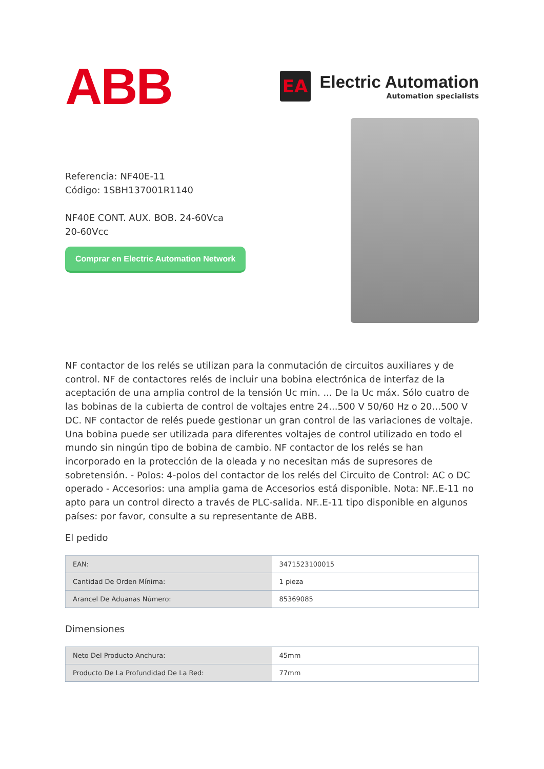ABB
EA
Electric Automation
Automation specialists
Referencia: NF40E-11
Código: 1SBH137001R1140
NF40E CONT. AUX. BOB. 24-60Vca
20-60Vcc
Comprar en Electric Automation Network
NF contactor de los relés se utilizan para la conmutación de circuitos auxiliares y de control. NF de contactores relés de incluir una bobina electrónica de interfaz de la aceptación de una amplia control de la tensión Uc min. ... De la Uc máx. Sólo cuatro de las bobinas de la cubierta de control de voltajes entre 24...500 V 50/60 Hz o 20...500 V DC. NF contactor de relés puede gestionar un gran control de las variaciones de voltaje. Una bobina puede ser utilizada para diferentes voltajes de control utilizado en todo el mundo sin ningún tipo de bobina de cambio. NF contactor de los relés se han incorporado en la protección de la oleada y no necesitan más de supresores de sobretensión. - Polos: 4-polos del contactor de los relés del Circuito de Control: AC o DC operado - Accesorios: una amplia gama de Accesorios está disponible. Nota: NF..E-11 no apto para un control directo a través de PLC-salida. NF..E-11 tipo disponible en algunos países: por favor, consulte a su representante de ABB.
El pedido
| EAN: | 3471523100015 |
| Cantidad De Orden Mínima: | 1 pieza |
| Arancel De Aduanas Número: | 85369085 |
Dimensiones
| Neto Del Producto Anchura: | 45mm |
| Producto De La Profundidad De La Red: | 77mm |